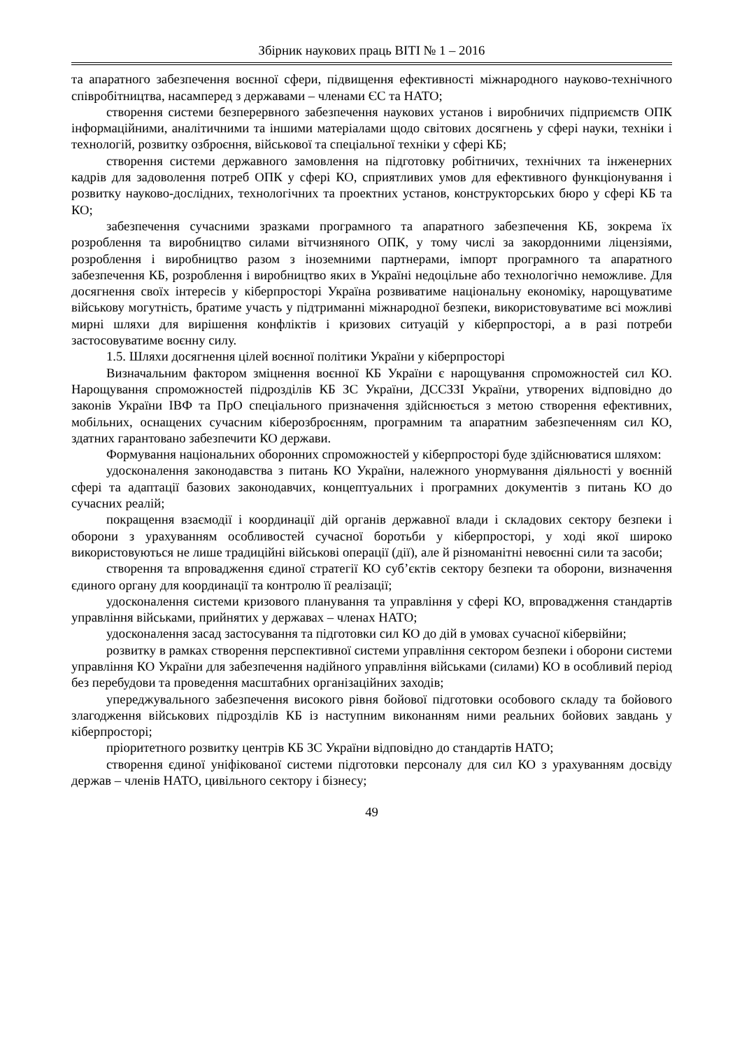Збірник наукових праць ВІТІ № 1 – 2016
та апаратного забезпечення воєнної сфери, підвищення ефективності міжнародного науково-технічного співробітництва, насамперед з державами – членами ЄС та НАТО;
створення системи безперервного забезпечення наукових установ і виробничих підприємств ОПК інформаційними, аналітичними та іншими матеріалами щодо світових досягнень у сфері науки, техніки і технологій, розвитку озброєння, військової та спеціальної техніки у сфері КБ;
створення системи державного замовлення на підготовку робітничих, технічних та інженерних кадрів для задоволення потреб ОПК у сфері КО, сприятливих умов для ефективного функціонування і розвитку науково-дослідних, технологічних та проектних установ, конструкторських бюро у сфері КБ та КО;
забезпечення сучасними зразками програмного та апаратного забезпечення КБ, зокрема їх розроблення та виробництво силами вітчизняного ОПК, у тому числі за закордонними ліцензіями, розроблення і виробництво разом з іноземними партнерами, імпорт програмного та апаратного забезпечення КБ, розроблення і виробництво яких в Україні недоцільне або технологічно неможливе. Для досягнення своїх інтересів у кіберпросторі Україна розвиватиме національну економіку, нарощуватиме військову могутність, братиме участь у підтриманні міжнародної безпеки, використовуватиме всі можливі мирні шляхи для вирішення конфліктів і кризових ситуацій у кіберпросторі, а в разі потреби застосовуватиме воєнну силу.
1.5. Шляхи досягнення цілей воєнної політики України у кіберпросторі
Визначальним фактором зміцнення воєнної КБ України є нарощування спроможностей сил КО. Нарощування спроможностей підрозділів КБ ЗС України, ДССЗЗІ України, утворених відповідно до законів України ІВФ та ПрО спеціального призначення здійснюється з метою створення ефективних, мобільних, оснащених сучасним кіберозброєнням, програмним та апаратним забезпеченням сил КО, здатних гарантовано забезпечити КО держави.
Формування національних оборонних спроможностей у кіберпросторі буде здійснюватися шляхом:
удосконалення законодавства з питань КО України, належного унормування діяльності у воєнній сфері та адаптації базових законодавчих, концептуальних і програмних документів з питань КО до сучасних реалій;
покращення взаємодії і координації дій органів державної влади і складових сектору безпеки і оборони з урахуванням особливостей сучасної боротьби у кіберпросторі, у ході якої широко використовуються не лише традиційні військові операції (дії), але й різноманітні невоєнні сили та засоби;
створення та впровадження єдиної стратегії КО суб’єктів сектору безпеки та оборони, визначення єдиного органу для координації та контролю її реалізації;
удосконалення системи кризового планування та управління у сфері КО, впровадження стандартів управління військами, прийнятих у державах – членах НАТО;
удосконалення засад застосування та підготовки сил КО до дій в умовах сучасної кібервійни;
розвитку в рамках створення перспективної системи управління сектором безпеки і оборони системи управління КО України для забезпечення надійного управління військами (силами) КО в особливий період без перебудови та проведення масштабних організаційних заходів;
упереджувального забезпечення високого рівня бойової підготовки особового складу та бойового злагодження військових підрозділів КБ із наступним виконанням ними реальних бойових завдань у кіберпросторі;
пріоритетного розвитку центрів КБ ЗС України відповідно до стандартів НАТО;
створення єдиної уніфікованої системи підготовки персоналу для сил КО з урахуванням досвіду держав – членів НАТО, цивільного сектору і бізнесу;
49